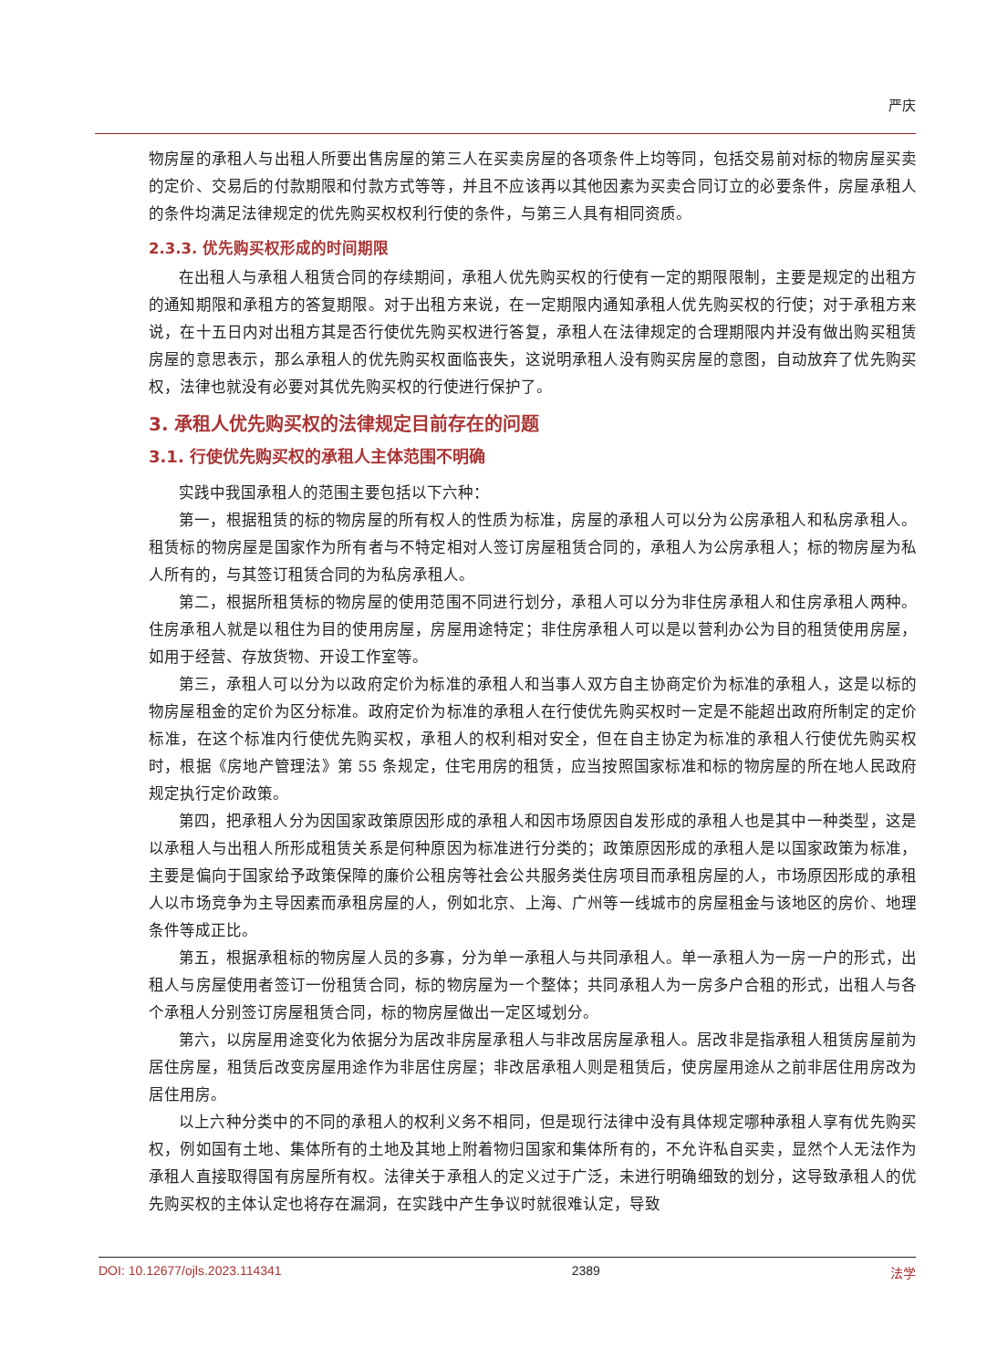严庆
物房屋的承租人与出租人所要出售房屋的第三人在买卖房屋的各项条件上均等同，包括交易前对标的物房屋买卖的定价、交易后的付款期限和付款方式等等，并且不应该再以其他因素为买卖合同订立的必要条件，房屋承租人的条件均满足法律规定的优先购买权权利行使的条件，与第三人具有相同资质。
2.3.3. 优先购买权形成的时间期限
在出租人与承租人租赁合同的存续期间，承租人优先购买权的行使有一定的期限限制，主要是规定的出租方的通知期限和承租方的答复期限。对于出租方来说，在一定期限内通知承租人优先购买权的行使；对于承租方来说，在十五日内对出租方其是否行使优先购买权进行答复，承租人在法律规定的合理期限内并没有做出购买租赁房屋的意思表示，那么承租人的优先购买权面临丧失，这说明承租人没有购买房屋的意图，自动放弃了优先购买权，法律也就没有必要对其优先购买权的行使进行保护了。
3. 承租人优先购买权的法律规定目前存在的问题
3.1. 行使优先购买权的承租人主体范围不明确
实践中我国承租人的范围主要包括以下六种：
第一，根据租赁的标的物房屋的所有权人的性质为标准，房屋的承租人可以分为公房承租人和私房承租人。租赁标的物房屋是国家作为所有者与不特定相对人签订房屋租赁合同的，承租人为公房承租人；标的物房屋为私人所有的，与其签订租赁合同的为私房承租人。
第二，根据所租赁标的物房屋的使用范围不同进行划分，承租人可以分为非住房承租人和住房承租人两种。住房承租人就是以租住为目的使用房屋，房屋用途特定；非住房承租人可以是以营利办公为目的租赁使用房屋，如用于经营、存放货物、开设工作室等。
第三，承租人可以分为以政府定价为标准的承租人和当事人双方自主协商定价为标准的承租人，这是以标的物房屋租金的定价为区分标准。政府定价为标准的承租人在行使优先购买权时一定是不能超出政府所制定的定价标准，在这个标准内行使优先购买权，承租人的权利相对安全，但在自主协定为标准的承租人行使优先购买权时，根据《房地产管理法》第 55 条规定，住宅用房的租赁，应当按照国家标准和标的物房屋的所在地人民政府规定执行定价政策。
第四，把承租人分为因国家政策原因形成的承租人和因市场原因自发形成的承租人也是其中一种类型，这是以承租人与出租人所形成租赁关系是何种原因为标准进行分类的；政策原因形成的承租人是以国家政策为标准，主要是偏向于国家给予政策保障的廉价公租房等社会公共服务类住房项目而承租房屋的人，市场原因形成的承租人以市场竞争为主导因素而承租房屋的人，例如北京、上海、广州等一线城市的房屋租金与该地区的房价、地理条件等成正比。
第五，根据承租标的物房屋人员的多寡，分为单一承租人与共同承租人。单一承租人为一房一户的形式，出租人与房屋使用者签订一份租赁合同，标的物房屋为一个整体；共同承租人为一房多户合租的形式，出租人与各个承租人分别签订房屋租赁合同，标的物房屋做出一定区域划分。
第六，以房屋用途变化为依据分为居改非房屋承租人与非改居房屋承租人。居改非是指承租人租赁房屋前为居住房屋，租赁后改变房屋用途作为非居住房屋；非改居承租人则是租赁后，使房屋用途从之前非居住用房改为居住用房。
以上六种分类中的不同的承租人的权利义务不相同，但是现行法律中没有具体规定哪种承租人享有优先购买权，例如国有土地、集体所有的土地及其地上附着物归国家和集体所有的，不允许私自买卖，显然个人无法作为承租人直接取得国有房屋所有权。法律关于承租人的定义过于广泛，未进行明确细致的划分，这导致承租人的优先购买权的主体认定也将存在漏洞，在实践中产生争议时就很难认定，导致
DOI: 10.12677/ojls.2023.114341 2389 法学